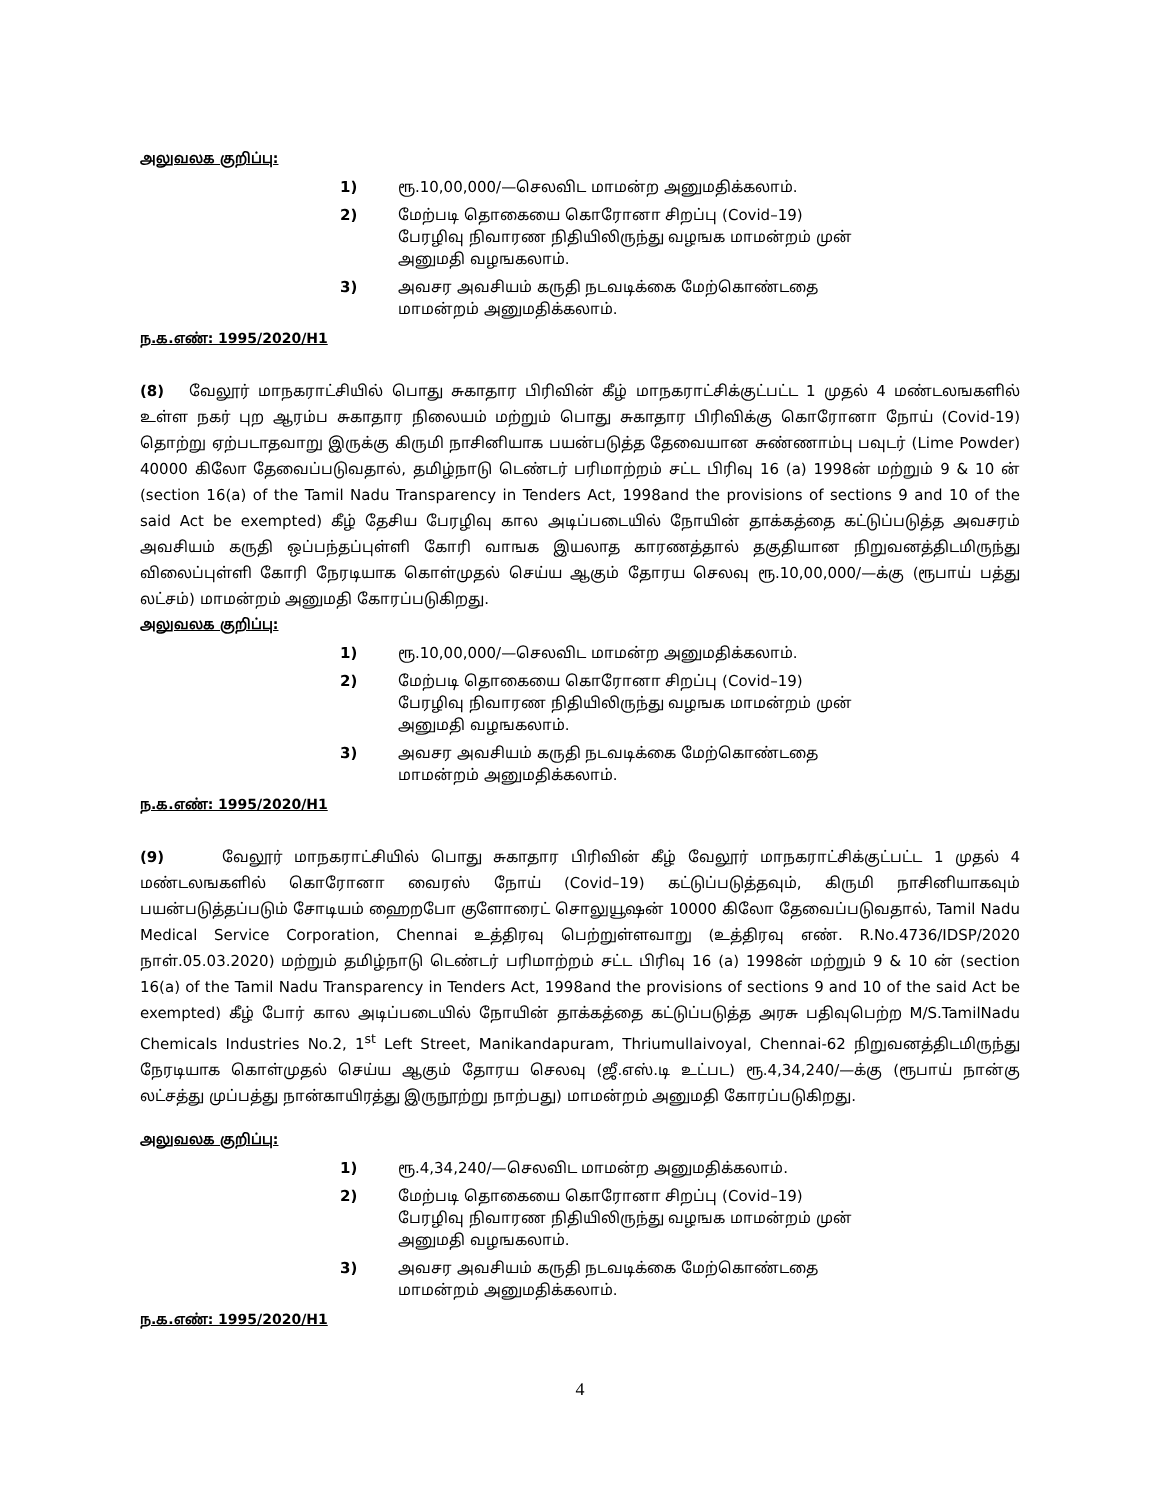அலுவலக குறிப்பு:
1) ரூ.10,00,000/—செலவிட மாமன்ற அனுமதிக்கலாம்.
2) மேற்படி தொகையை கொரோனா சிறப்பு (Covid–19) பேரழிவு நிவாரண நிதியிலிருந்து வழஙக மாமன்றம் முன் அனுமதி வழஙகலாம்.
3) அவசர அவசியம் கருதி நடவடிக்கை மேற்கொண்டதை மாமன்றம் அனுமதிக்கலாம்.
ந.க.எண்: 1995/2020/H1
(8) வேலூர் மாநகராட்சியில் பொது சுகாதார பிரிவின் கீழ் மாநகராட்சிக்குட்பட்ட 1 முதல் 4 மண்டலஙகளில் உள்ள நகர் புற ஆரம்ப சுகாதார நிலையம் மற்றும் பொது சுகாதார பிரிவிக்கு கொரோனா நோய் (Covid-19) தொற்று ஏற்படாதவாறு இருக்கு கிருமி நாசினியாக பயன்படுத்த தேவையான சுண்ணாம்பு பவுடர் (Lime Powder) 40000 கிலோ தேவைப்படுவதால், தமிழ்நாடு டெண்டர் பரிமாற்றம் சட்ட பிரிவு 16 (a) 1998ன் மற்றும் 9 & 10 ன் (section 16(a) of the Tamil Nadu Transparency in Tenders Act, 1998and the provisions of sections 9 and 10 of the said Act be exempted) கீழ் தேசிய பேரழிவு கால அடிப்படையில் நோயின் தாக்கத்தை கட்டுப்படுத்த அவசரம் அவசியம் கருதி ஒப்பந்தப்புள்ளி கோரி வாஙக இயலாத காரணத்தால் தகுதியான நிறுவனத்திடமிருந்து விலைப்புள்ளி கோரி நேரடியாக கொள்முதல் செய்ய ஆகும் தோரய செலவு ரூ.10,00,000/—க்கு (ரூபாய் பத்து லட்சம்) மாமன்றம் அனுமதி கோரப்படுகிறது.
அலுவலக குறிப்பு:
1) ரூ.10,00,000/—செலவிட மாமன்ற அனுமதிக்கலாம்.
2) மேற்படி தொகையை கொரோனா சிறப்பு (Covid–19) பேரழிவு நிவாரண நிதியிலிருந்து வழஙக மாமன்றம் முன் அனுமதி வழஙகலாம்.
3) அவசர அவசியம் கருதி நடவடிக்கை மேற்கொண்டதை மாமன்றம் அனுமதிக்கலாம்.
ந.க.எண்: 1995/2020/H1
(9) வேலூர் மாநகராட்சியில் பொது சுகாதார பிரிவின் கீழ் வேலூர் மாநகராட்சிக்குட்பட்ட 1 முதல் 4 மண்டலஙகளில் கொரோனா வைரஸ் நோய் (Covid–19) கட்டுப்படுத்தவும், கிருமி நாசினியாகவும் பயன்படுத்தப்படும் சோடியம் ஹைறபோ குளோரைட் சொலுயூஷன் 10000 கிலோ தேவைப்படுவதால், Tamil Nadu Medical Service Corporation, Chennai உத்திரவு பெற்றுள்ளவாறு (உத்திரவு எண். R.No.4736/IDSP/2020 நாள்.05.03.2020) மற்றும் தமிழ்நாடு டெண்டர் பரிமாற்றம் சட்ட பிரிவு 16 (a) 1998ன் மற்றும் 9 & 10 ன் (section 16(a) of the Tamil Nadu Transparency in Tenders Act, 1998and the provisions of sections 9 and 10 of the said Act be exempted) கீழ் போர் கால அடிப்படையில் நோயின் தாக்கத்தை கட்டுப்படுத்த அரசு பதிவுபெற்ற M/S.TamilNadu Chemicals Industries No.2, 1<sup>st</sup> Left Street, Manikandapuram, Thriumullaivoyal, Chennai-62 நிறுவனத்திடமிருந்து நேரடியாக கொள்முதல் செய்ய ஆகும் தோரய செலவு (ஜீ.எஸ்.டி உட்பட) ரூ.4,34,240/—க்கு (ரூபாய் நான்கு லட்சத்து முப்பத்து நான்காயிரத்து இருநூற்று நாற்பது) மாமன்றம் அனுமதி கோரப்படுகிறது.
அலுவலக குறிப்பு:
1) ரூ.4,34,240/—செலவிட மாமன்ற அனுமதிக்கலாம்.
2) மேற்படி தொகையை கொரோனா சிறப்பு (Covid–19) பேரழிவு நிவாரண நிதியிலிருந்து வழஙக மாமன்றம் முன் அனுமதி வழஙகலாம்.
3) அவசர அவசியம் கருதி நடவடிக்கை மேற்கொண்டதை மாமன்றம் அனுமதிக்கலாம்.
ந.க.எண்: 1995/2020/H1
4